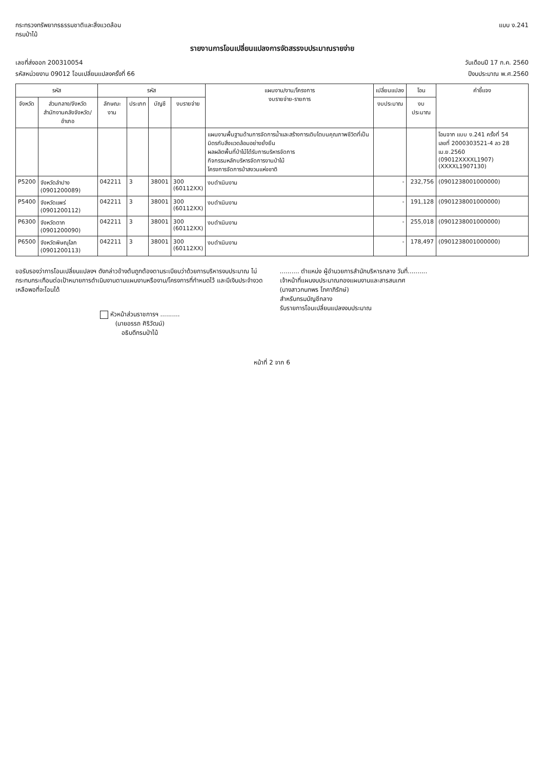กระทรวงทรัพยากรธรรมชาติและสิ่งแวดล้อม
กรมป่าไม้
แบบ ง.241
รายงานการโอนเปลี่ยนแปลงการจัดสรรงบประมาณรายจ่าย
เลขที่ส่งออก 200310054 วันเดือนปี 17 ก.ค. 2560
รหัสหน่วยงาน 09012 โอนเปลี่ยนแปลงครั้งที่ 66 ปีงบประมาณ พ.ศ.2560
| รหัส | | รหัส | | | | แผนงาน/งาน/โครงการ งบรายจ่าย-รายการ | เปลี่ยนแปลง | โอน | คำชี้แจง |
| --- | --- | --- | --- | --- | --- | --- | --- | --- | --- |
| จังหวัด | ส่วนกลาง/จังหวัด สำนักงานคลังจังหวัด/อำเภอ | ลักษณะงาน | ประเภท | บัญชี | งบรายจ่าย | | งบประมาณ | งบประมาณ | |
| | | | | | | แผนงานพื้นฐานด้านการจัดการน้ำและสร้างการเติบโตบนคุณภาพชีวิตที่เป็นมิตรกับสิ่งแวดล้อมอย่างยั่งยืน ผลผลิตพื้นที่ป่าไม้ได้รับการบริหารจัดการ กิจกรรมหลักบริหารจัดการงานป่าไม้ โครงการจัดการป่าสงวนแห่งชาติ | | | โอนจาก แบบ ง.241 ครั้งที่ 54 เลขที่ 2000303521-4 ลว 28 เม.ย.2560 (09012XXXXL1907) (XXXXL1907130) |
| P5200 | จังหวัดลำปาง (0901200089) | 042211 | 3 | 38001 | 300 (60112XX) | งบดำเนินงาน | - | 232,756 | (0901238001000000) |
| P5400 | จังหวัดแพร่ (0901200112) | 042211 | 3 | 38001 | 300 (60112XX) | งบดำเนินงาน | - | 191,128 | (0901238001000000) |
| P6300 | จังหวัดตาก (0901200090) | 042211 | 3 | 38001 | 300 (60112XX) | งบดำเนินงาน | - | 255,018 | (0901238001000000) |
| P6500 | จังหวัดพิษณุโลก (0901200113) | 042211 | 3 | 38001 | 300 (60112XX) | งบดำเนินงาน | - | 178,497 | (0901238001000000) |
ขอรับรองว่าการโอนเปลี่ยนแปลงฯ ดังกล่าวข้างต้นถูกต้องตามระเบียบว่าด้วยการบริหารงบประมาณ ไม่กระทบกระเทือนต่อเป้าหมายการดำเนินงานตามแผนงานหรืองาน/โครงการที่กำหนดไว้ และมีเงินประจำงวดเหลือพอที่จะโอนได้
หัวหน้าส่วนราชการฯ ..........
(นายอรรถ ศิริวัฒน์)
อธิบดีกรมป่าไม้
.......... ตำแหน่ง ผู้อำนวยการสำนักบริหารกลาง วันที่..........
เจ้าหน้าที่แผนงบประมาณกองแผนงานและสารสนเทศ
(นางสาวกนกพร โภคาภิรักษ์)
สำหรับกรมบัญชีกลาง
รับรายการโอนเปลี่ยนแปลงงบประมาณ
หน้าที่ 2 จาก 6